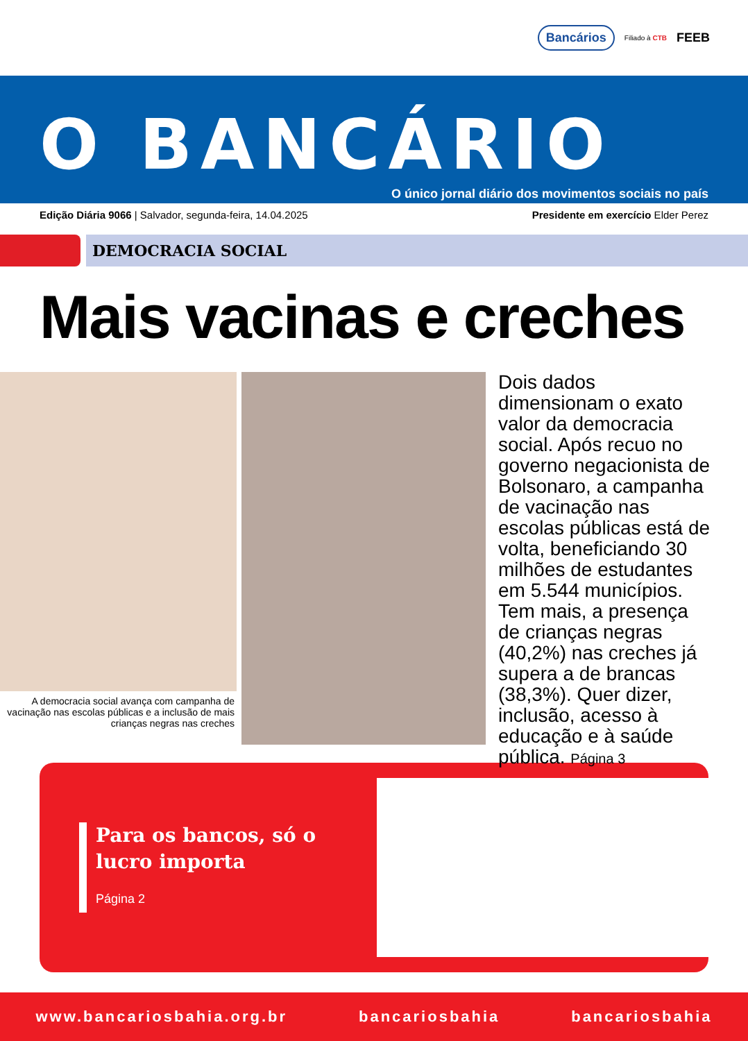Bancários Filiado à CTB FEEB
O BANCÁRIO
O único jornal diário dos movimentos sociais no país
Edição Diária 9066 | Salvador, segunda-feira, 14.04.2025 Presidente em exercício Elder Perez
DEMOCRACIA SOCIAL
Mais vacinas e creches
A democracia social avança com campanha de vacinação nas escolas públicas e a inclusão de mais crianças negras nas creches
Dois dados dimensionam o exato valor da democracia social. Após recuo no governo negacionista de Bolsonaro, a campanha de vacinação nas escolas públicas está de volta, beneficiando 30 milhões de estudantes em 5.544 municípios. Tem mais, a presença de crianças negras (40,2%) nas creches já supera a de brancas (38,3%). Quer dizer, inclusão, acesso à educação e à saúde pública. Página 3
Para os bancos, só o lucro importa
Página 2
www.bancariosbahia.org.br bancariosbahia bancariosbahia